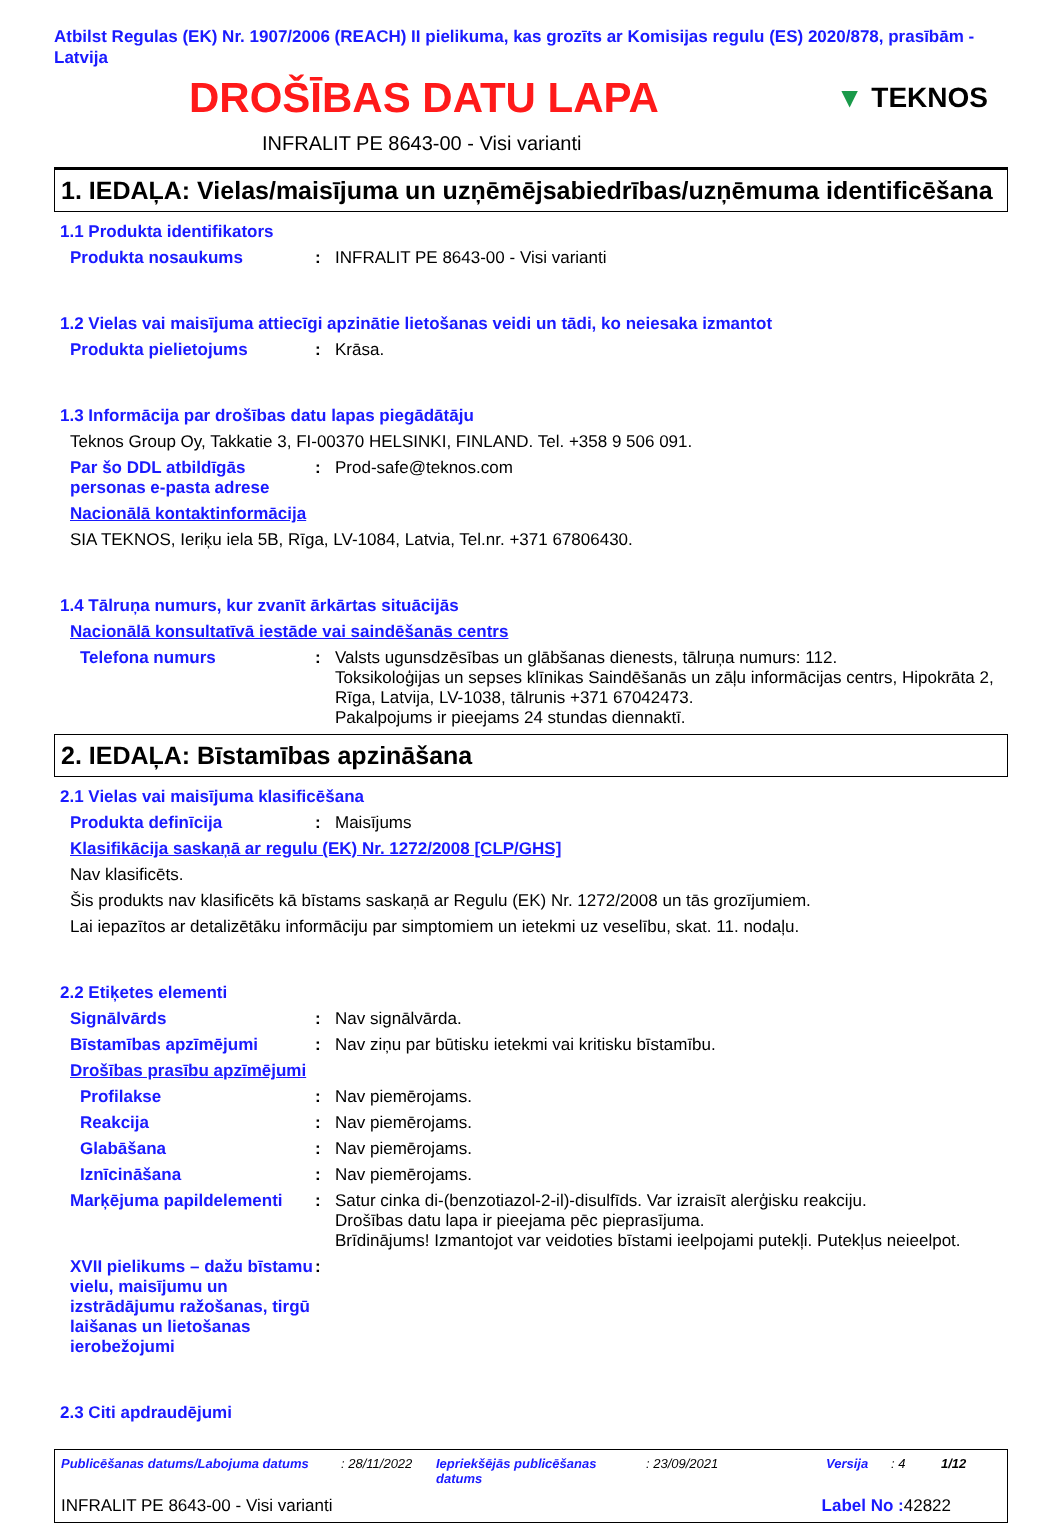Atbilst Regulas (EK) Nr. 1907/2006 (REACH) II pielikuma, kas grozīts ar Komisijas regulu (ES) 2020/878, prasībām - Latvija
DROŠĪBAS DATU LAPA
▼ TEKNOS
INFRALIT PE 8643-00 - Visi varianti
1. IEDAĻA: Vielas/maisījuma un uzņēmējsabiedrības/uzņēmuma identificēšana
1.1 Produkta identifikators
Produkta nosaukums: INFRALIT PE 8643-00 - Visi varianti
1.2 Vielas vai maisījuma attiecīgi apzinātie lietošanas veidi un tādi, ko neiesaka izmantot
Produkta pielietojums: Krāsa.
1.3 Informācija par drošības datu lapas piegādātāju
Teknos Group Oy, Takkatie 3, FI-00370 HELSINKI, FINLAND. Tel. +358 9 506 091.
Par šo DDL atbildīgās personas e-pasta adrese: Prod-safe@teknos.com
Nacionālā kontaktinformācija
SIA TEKNOS, Ieriķu iela 5B, Rīga, LV-1084, Latvia, Tel.nr. +371 67806430.
1.4 Tālruņa numurs, kur zvanīt ārkārtas situācijās
Nacionālā konsultatīvā iestāde vai saindēšanās centrs
Telefona numurs: Valsts ugunsdzēsības un glābšanas dienests, tālruņa numurs: 112.
Toksikoloģijas un sepses klīnikas Saindēšanās un zāļu informācijas centrs, Hipokrāta 2, Rīga, Latvija, LV-1038, tālrunis +371 67042473.
Pakalpojums ir pieejams 24 stundas diennaktī.
2. IEDAĻA: Bīstamības apzināšana
2.1 Vielas vai maisījuma klasificēšana
Produkta definīcija: Maisījums
Klasifikācija saskaņā ar regulu (EK) Nr. 1272/2008 [CLP/GHS]
Nav klasificēts.
Šis produkts nav klasificēts kā bīstams saskaņā ar Regulu (EK) Nr. 1272/2008 un tās grozījumiem.
Lai iepazītos ar detalizētāku informāciju par simptomiem un ietekmi uz veselību, skat. 11. nodaļu.
2.2 Etiķetes elementi
Signālvārds: Nav signālvārda.
Bīstamības apzīmējumi: Nav ziņu par būtisku ietekmi vai kritisku bīstamību.
Drošības prasību apzīmējumi
Profilakse: Nav piemērojams.
Reakcija: Nav piemērojams.
Glabāšana: Nav piemērojams.
Iznīcināšana: Nav piemērojams.
Marķējuma papildelementi: Satur cinka di-(benzotiazol-2-il)-disulfīds. Var izraisīt alerģisku reakciju.
Drošības datu lapa ir pieejama pēc pieprasījuma.
Brīdinājums! Izmantojot var veidoties bīstami ieelpojami putekļi. Putekļus neieelpot.
XVII pielikums – dažu bīstamu vielu, maisījumu un izstrādājumu ražošanas, tirgū laišanas un lietošanas ierobežojumi:
2.3 Citi apdraudējumi
Publicēšanas datums/Labojuma datums: 28/11/2022 Iepriekšējās publicēšanas datums: 23/09/2021 Versija: 4 1/12
INFRALIT PE 8643-00 - Visi varianti Label No : 42822